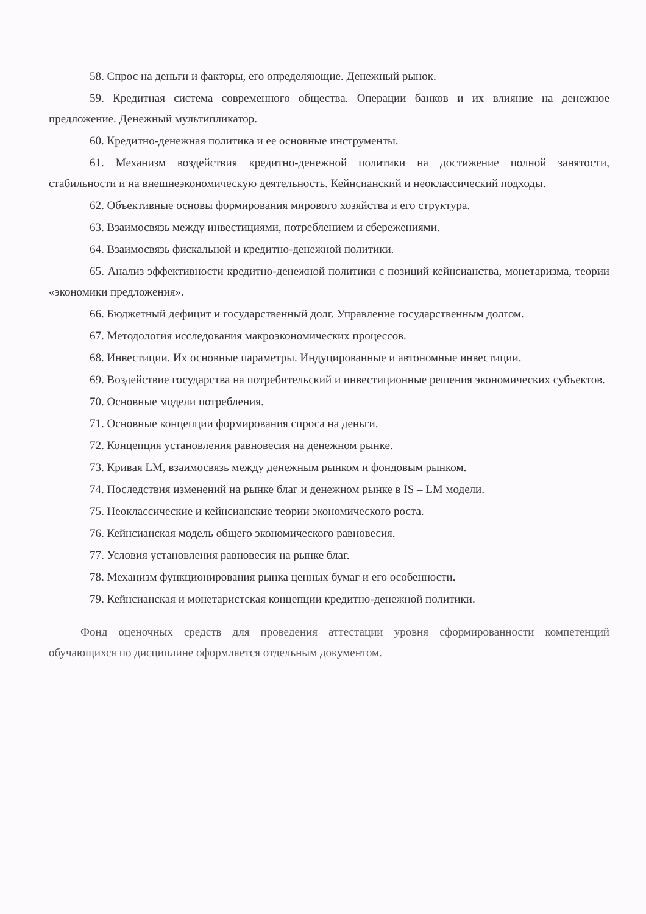58. Спрос на деньги и факторы, его определяющие. Денежный рынок.
59. Кредитная система современного общества. Операции банков и их влияние на денежное предложение. Денежный мультипликатор.
60. Кредитно-денежная политика и ее основные инструменты.
61. Механизм воздействия кредитно-денежной политики на достижение полной занятости, стабильности и на внешнеэкономическую деятельность. Кейнсианский и неоклассический подходы.
62. Объективные основы формирования мирового хозяйства и его структура.
63. Взаимосвязь между инвестициями, потреблением и сбережениями.
64. Взаимосвязь фискальной и кредитно-денежной политики.
65. Анализ эффективности кредитно-денежной политики с позиций кейнсианства, монетаризма, теории «экономики предложения».
66. Бюджетный дефицит и государственный долг. Управление государственным долгом.
67. Методология исследования макроэкономических процессов.
68. Инвестиции. Их основные параметры. Индуцированные и автономные инвестиции.
69. Воздействие государства на потребительский и инвестиционные решения экономических субъектов.
70. Основные модели потребления.
71. Основные концепции формирования спроса на деньги.
72. Концепция установления равновесия на денежном рынке.
73. Кривая LM, взаимосвязь между денежным рынком и фондовым рынком.
74. Последствия изменений на рынке благ и денежном рынке в IS – LM модели.
75. Неоклассические и кейнсианские теории экономического роста.
76. Кейнсианская модель общего экономического равновесия.
77. Условия установления равновесия на рынке благ.
78. Механизм функционирования рынка ценных бумаг и его особенности.
79. Кейнсианская и монетаристская концепции кредитно-денежной политики.
Фонд оценочных средств для проведения аттестации уровня сформированности компетенций обучающихся по дисциплине оформляется отдельным документом.